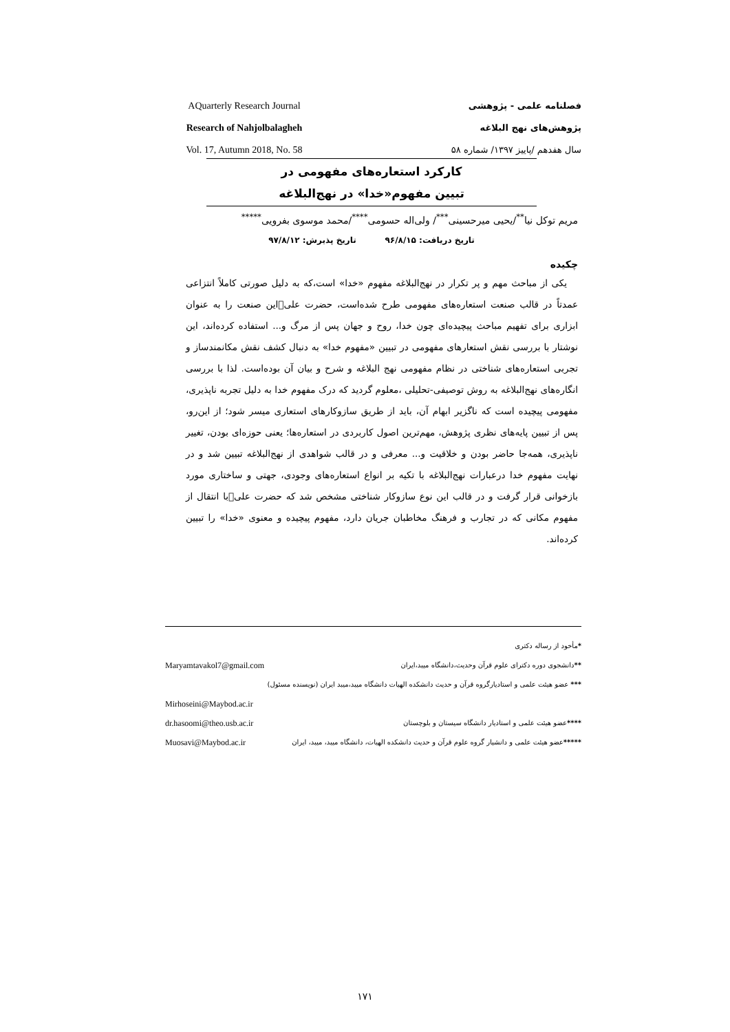AQuarterly Research Journal
Research of Nahjolbalagheh
Vol. 17, Autumn 2018, No. 58
فصلنامه علمی - پژوهشی
پژوهش‌های نهج البلاغه
سال هفدهم /پاییز ۱۳۹۷/ شماره ۵۸
کارکرد استعاره‌های مفهومی در
تبیین مفهوم«خدا» در نهج‌البلاغه
مریم توکل نیا<sup>**</sup>/یحیی میرحسینی<sup>***</sup>/ ولی‌اله حسومی<sup>****</sup>/محمد موسوی بفرویی<sup>*****</sup>
تاریخ دریافت: ۹۶/۸/۱۵ تاریخ پذیرش: ۹۷/۸/۱۲
چکیده
یکی از مباحث مهم و پر تکرار در نهج‌البلاغه مفهوم «خدا» است،که به دلیل صورتی کاملاً انتزاعی عمدتاً در قالب صنعت استعاره‌های مفهومی طرح شده‌است، حضرت علی‌﷣این صنعت را به عنوان ابزاری برای تفهیم مباحث پیچیده‌ای چون خدا، روح و جهان پس از مرگ و... استفاده کرده‌اند، این نوشتار با بررسی نقش استعارهای مفهومی در تبیین «مفهوم خدا» به دنبال کشف نقش مکانمندساز و تجربی استعاره‌های شناختی در نظام مفهومی نهج البلاغه و شرح و بیان آن بوده‌است. لذا با بررسی انگاره‌های نهج‌البلاغه به روش توصیفی-تحلیلی ،معلوم گردید که درک مفهوم خدا به دلیل تجربه ناپذیری، مفهومی پیچیده است که ناگزیر ابهام آن، باید از طریق سازوکارهای استعاری میسر شود؛ از این‌رو، پس از تبیین پایه‌های نظری پژوهش، مهم‌ترین اصول کاربردی در استعاره‌ها؛ یعنی حوزه‌ای بودن، تغییر ناپذیری، همه‌جا حاضر بودن و خلاقیت و... معرفی و در قالب شواهدی از نهج‌البلاغه تبیین شد و در نهایت مفهوم خدا درعبارات نهج‌البلاغه با تکیه بر انواع استعاره‌های وجودی، جهتی و ساختاری مورد بازخوانی قرار گرفت و در قالب این نوع سازوکار شناختی مشخص شد که حضرت علی‌﷤با انتقال از مفهوم مکانی که در تجارب و فرهنگ مخاطبان جریان دارد، مفهوم پیچیده و معنوی «خدا» را تبیین کرده‌اند.
*مأخود از رساله دکتری
**دانشجوی دوره دکترای علوم قرآن وحدیث،دانشگاه میبد،ایران Maryamtavakol7@gmail.com
*** عضو هیئت علمی و استادیارگروه قرآن و حدیث دانشکده الهیات دانشگاه میبد،میبد ایران (نویسنده مسئول)
Mirhoseini@Maybod.ac.ir
****عضو هیئت علمی و استادیار دانشگاه سیستان و بلوچستان dr.hasoomi@theo.usb.ac.ir
*****عضو هیئت علمی و دانشیار گروه علوم قرآن و حدیث دانشکده الهیات، دانشگاه میبد، میبد، ایران Muosavi@Maybod.ac.ir
۱۷۱